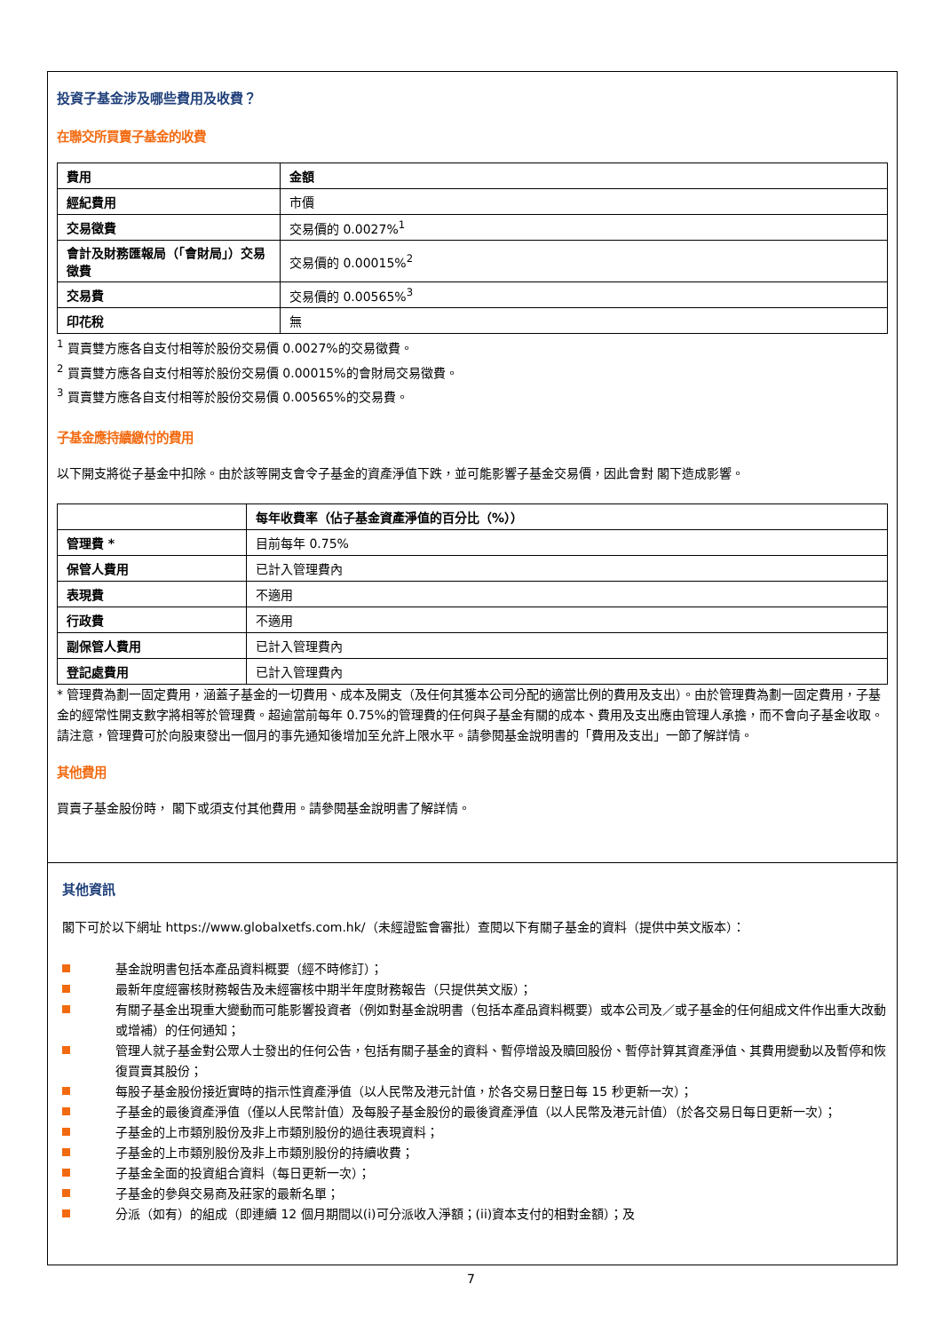投資子基金涉及哪些費用及收費？
在聯交所買賣子基金的收費
| 費用 | 金額 |
| --- | --- |
| 經紀費用 | 市價 |
| 交易徵費 | 交易價的 0.0027%<sup>1</sup> |
| 會計及財務匯報局（「會財局」）交易徵費 | 交易價的 0.00015%<sup>2</sup> |
| 交易費 | 交易價的 0.00565%<sup>3</sup> |
| 印花稅 | 無 |
<sup>1</sup> 買賣雙方應各自支付相等於股份交易價 0.0027%的交易徵費。
<sup>2</sup> 買賣雙方應各自支付相等於股份交易價 0.00015%的會財局交易徵費。
<sup>3</sup> 買賣雙方應各自支付相等於股份交易價 0.00565%的交易費。
子基金應持續繳付的費用
以下開支將從子基金中扣除。由於該等開支會令子基金的資產淨值下跌，並可能影響子基金交易價，因此會對 閣下造成影響。
| | 每年收費率（佔子基金資產淨值的百分比（%）） |
| --- | --- |
| 管理費 * | 目前每年 0.75% |
| 保管人費用 | 已計入管理費內 |
| 表現費 | 不適用 |
| 行政費 | 不適用 |
| 副保管人費用 | 已計入管理費內 |
| 登記處費用 | 已計入管理費內 |
* 管理費為劃一固定費用，涵蓋子基金的一切費用、成本及開支（及任何其獲本公司分配的適當比例的費用及支出）。由於管理費為劃一固定費用，子基金的經常性開支數字將相等於管理費。超逾當前每年 0.75%的管理費的任何與子基金有關的成本、費用及支出應由管理人承擔，而不會向子基金收取。請注意，管理費可於向股東發出一個月的事先通知後增加至允許上限水平。請參閱基金說明書的「費用及支出」一節了解詳情。
其他費用
買賣子基金股份時， 閣下或須支付其他費用。請參閱基金說明書了解詳情。
其他資訊
閣下可於以下網址 https://www.globalxetfs.com.hk/（未經證監會審批）查閱以下有關子基金的資料（提供中英文版本）：
基金說明書包括本產品資料概要（經不時修訂）；
最新年度經審核財務報告及未經審核中期半年度財務報告（只提供英文版）；
有關子基金出現重大變動而可能影響投資者（例如對基金說明書（包括本產品資料概要）或本公司及／或子基金的任何組成文件作出重大改動或增補）的任何通知；
管理人就子基金對公眾人士發出的任何公告，包括有關子基金的資料、暫停增設及贖回股份、暫停計算其資產淨值、其費用變動以及暫停和恢復買賣其股份；
每股子基金股份接近實時的指示性資產淨值（以人民幣及港元計值，於各交易日整日每 15 秒更新一次）；
子基金的最後資產淨值（僅以人民幣計值）及每股子基金股份的最後資產淨值（以人民幣及港元計值）（於各交易日每日更新一次）；
子基金的上市類別股份及非上市類別股份的過往表現資料；
子基金的上市類別股份及非上市類別股份的持續收費；
子基金全面的投資組合資料（每日更新一次）；
子基金的參與交易商及莊家的最新名單；
分派（如有）的組成（即連續 12 個月期間以(i)可分派收入淨額；(ii)資本支付的相對金額）；及
7